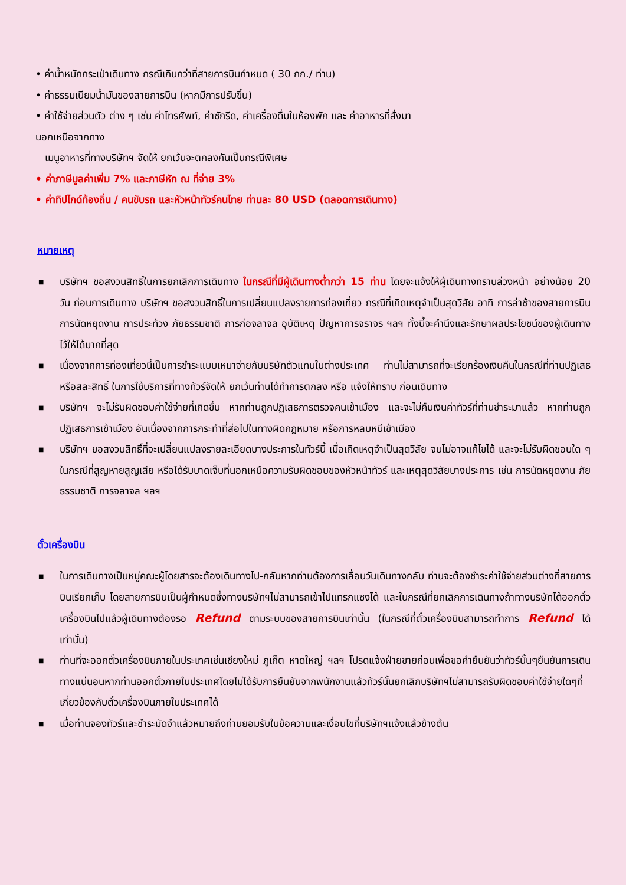• ค่าน้ำหนักกระเป๋าเดินทาง กรณีเกินกว่าที่สายการบินกำหนด ( 30 กก./ ท่าน)
• ค่าธรรมเนียมน้ำมันของสายการบิน (หากมีการปรับขึ้น)
• ค่าใช้จ่ายส่วนตัว ต่าง ๆ เช่น ค่าโทรศัพท์, ค่าซักรีด, ค่าเครื่องดื่มในห้องพัก และ ค่าอาหารที่สั่งมา
นอกเหนือจากทาง
เมนูอาหารที่ทางบริษัทฯ จัดให้ ยกเว้นจะตกลงกันเป็นกรณีพิเศษ
• ค่าภาษีมูลค่าเพิ่ม 7% และภาษีหัก ณ ที่จ่าย 3%
• ค่าทิปไกด์ท้องถิ่น / คนขับรถ และหัวหน้าทัวร์คนไทย ท่านละ 80 USD (ตลอดการเดินทาง)
หมายเหตุ
■ บริษัทฯ ขอสงวนสิทธิ์ในการยกเลิกการเดินทาง ในกรณีที่มีผู้เดินทางต่ำกว่า 15 ท่าน โดยจะแจ้งให้ผู้เดินทางทราบล่วงหน้า อย่างน้อย 20 วัน ก่อนการเดินทาง บริษัทฯ ขอสงวนสิทธิ์ในการเปลี่ยนแปลงรายการท่องเที่ยว กรณีที่เกิดเหตุจำเป็นสุดวิสัย อาทิ การล่าช้าของสายการบิน การนัดหยุดงาน การประท้วง ภัยธรรมชาติ การก่อจลาจล อุบัติเหตุ ปัญหาการจราจร ฯลฯ ทั้งนี้จะคำนึงและรักษาผลประโยชน์ของผู้เดินทางไว้ให้ได้มากที่สุด
■ เนื่องจากการท่องเที่ยวนี้เป็นการชำระแบบเหมาจ่ายกับบริษัทตัวแทนในต่างประเทศ ท่านไม่สามารถที่จะเรียกร้องเงินคืนในกรณีที่ท่านปฏิเสธหรือสละสิทธิ์ ในการใช้บริการที่ทางทัวร์จัดให้ ยกเว้นท่านได้ทำการตกลง หรือ แจ้งให้ทราบ ก่อนเดินทาง
■ บริษัทฯ จะไม่รับผิดชอบค่าใช้จ่ายที่เกิดขึ้น หากท่านถูกปฏิเสธการตรวจคนเข้าเมือง และจะไม่คืนเงินค่าทัวร์ที่ท่านชำระมาแล้ว หากท่านถูกปฏิเสธการเข้าเมือง อันเนื่องจากการกระทำที่ส่อไปในทางผิดกฎหมาย หรือการหลบหนีเข้าเมือง
■ บริษัทฯ ขอสงวนสิทธิ์ที่จะเปลี่ยนแปลงรายละเอียดบางประการในทัวร์นี้ เมื่อเกิดเหตุจำเป็นสุดวิสัย จนไม่อาจแก้ไขได้ และจะไม่รับผิดชอบใด ๆ ในกรณีที่สูญหายสูญเสีย หรือได้รับบาดเจ็บที่นอกเหนือความรับผิดชอบของหัวหน้าทัวร์ และเหตุสุดวิสัยบางประการ เช่น การนัดหยุดงาน ภัยธรรมชาติ การจลาจล ฯลฯ
ตั๋วเครื่องบิน
■ ในการเดินทางเป็นหมู่คณะผู้โดยสารจะต้องเดินทางไป-กลับหากท่านต้องการเลื่อนวันเดินทางกลับ ท่านจะต้องชำระค่าใช้จ่ายส่วนต่างที่สายการบินเรียกเก็บ โดยสายการบินเป็นผู้กำหนดซึ่งทางบริษัทฯไม่สามารถเข้าไปแทรกแซงได้ และในกรณีที่ยกเลิกการเดินทางถ้าทางบริษัทได้ออกตั๋วเครื่องบินไปแล้วผู้เดินทางต้องรอ Refund ตามระบบของสายการบินเท่านั้น (ในกรณีที่ตั๋วเครื่องบินสามารถทำการ Refund ได้เท่านั้น)
■ ท่านที่จะออกตั๋วเครื่องบินภายในประเทศเช่นเชียงใหม่ ภูเก็ต หาดใหญ่ ฯลฯ โปรดแจ้งฝ่ายขายก่อนเพื่อขอคำยืนยันว่าทัวร์นั้นๆยืนยันการเดินทางแน่นอนหากท่านออกตั๋วภายในประเทศโดยไม่ได้รับการยืนยันจากพนักงานแล้วทัวร์นั้นยกเลิกบริษัทฯไม่สามารถรับผิดชอบค่าใช้จ่ายใดๆที่เกี่ยวข้องกับตั๋วเครื่องบินภายในประเทศได้
■ เมื่อท่านจองทัวร์และชำระมัดจำแล้วหมายถึงท่านยอมรับในข้อความและเงื่อนไขที่บริษัทฯแจ้งแล้วข้างต้น